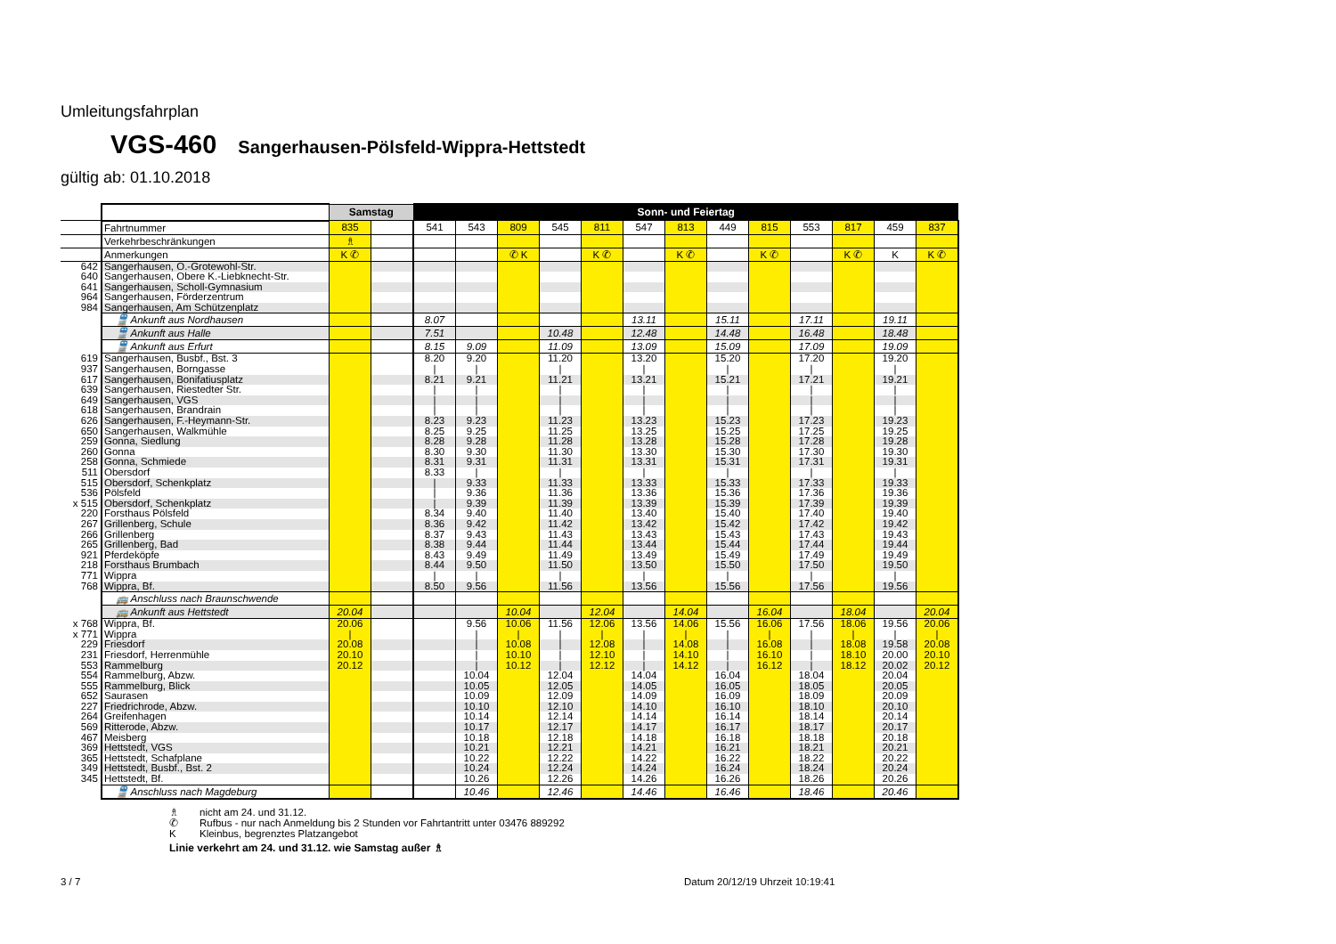Umleitungsfahrplan
VGS-460 Sangerhausen-Pölsfeld-Wippra-Hettstedt
gültig ab: 01.10.2018
| | | Samstag | | Sonn- und Feiertag | | | | | | | | | | | | |
| --- | --- | --- | --- | --- | --- | --- | --- | --- | --- | --- | --- | --- | --- | --- | --- | --- |
| | Fahrtnummer | 835 | | 541 | 543 | 809 | 545 | 811 | 547 | 813 | 449 | 815 | 553 | 817 | 459 | 837 |
| | Verkehrbeschränkungen | ♗ | | | | | | | | | | | | | | |
| | Anmerkungen | K ✆ | | | | ✆ K | | K ✆ | | K ✆ | | K ✆ | | K ✆ | K | K ✆ |
| 642 | Sangerhausen, O.-Grotewohl-Str. | | | | | | | | | | | | | | | |
| 640 | Sangerhausen, Obere K.-Liebknecht-Str. | | | | | | | | | | | | | | | |
| 641 | Sangerhausen, Scholl-Gymnasium | | | | | | | | | | | | | | | |
| 964 | Sangerhausen, Förderzentrum | | | | | | | | | | | | | | | |
| 984 | Sangerhausen, Am Schützenplatz | | | | | | | | | | | | | | | |
| | 🚆 Ankunft aus Nordhausen | | | 8.07 | | | | | 13.11 | | 15.11 | | 17.11 | | 19.11 | |
| | 🚆 Ankunft aus Halle | | | 7.51 | | | 10.48 | | 12.48 | | 14.48 | | 16.48 | | 18.48 | |
| | 🚆 Ankunft aus Erfurt | | | 8.15 | 9.09 | | 11.09 | | 13.09 | | 15.09 | | 17.09 | | 19.09 | |
| 619 | Sangerhausen, Busbf., Bst. 3 | | | 8.20 | 9.20 | | 11.20 | | 13.20 | | 15.20 | | 17.20 | | 19.20 | |
| 937 | Sangerhausen, Borngasse | | | / | / | | / | | / | | / | | / | | / | |
| 617 | Sangerhausen, Bonifatiusplatz | | | 8.21 | 9.21 | | 11.21 | | 13.21 | | 15.21 | | 17.21 | | 19.21 | |
| 639 | Sangerhausen, Riestedter Str. | | | / | / | | / | | / | | / | | / | | / | |
| 649 | Sangerhausen, VGS | | | / | / | | / | | / | | / | | / | | / | |
| 618 | Sangerhausen, Brandrain | | | / | / | | / | | / | | / | | / | | / | |
| 626 | Sangerhausen, F.-Heymann-Str. | | | 8.23 | 9.23 | | 11.23 | | 13.23 | | 15.23 | | 17.23 | | 19.23 | |
| 650 | Sangerhausen, Walkmühle | | | 8.25 | 9.25 | | 11.25 | | 13.25 | | 15.25 | | 17.25 | | 19.25 | |
| 259 | Gonna, Siedlung | | | 8.28 | 9.28 | | 11.28 | | 13.28 | | 15.28 | | 17.28 | | 19.28 | |
| 260 | Gonna | | | 8.30 | 9.30 | | 11.30 | | 13.30 | | 15.30 | | 17.30 | | 19.30 | |
| 258 | Gonna, Schmiede | | | 8.31 | 9.31 | | 11.31 | | 13.31 | | 15.31 | | 17.31 | | 19.31 | |
| 511 | Obersdorf | | | 8.33 | / | | / | | / | | / | | / | | / | |
| 515 | Obersdorf, Schenkplatz | | | / | 9.33 | | 11.33 | | 13.33 | | 15.33 | | 17.33 | | 19.33 | |
| 536 | Pölsfeld | | | / | 9.36 | | 11.36 | | 13.36 | | 15.36 | | 17.36 | | 19.36 | |
| x 515 | Obersdorf, Schenkplatz | | | / | 9.39 | | 11.39 | | 13.39 | | 15.39 | | 17.39 | | 19.39 | |
| 220 | Forsthaus Pölsfeld | | | 8.34 | 9.40 | | 11.40 | | 13.40 | | 15.40 | | 17.40 | | 19.40 | |
| 267 | Grillenberg, Schule | | | 8.36 | 9.42 | | 11.42 | | 13.42 | | 15.42 | | 17.42 | | 19.42 | |
| 266 | Grillenberg | | | 8.37 | 9.43 | | 11.43 | | 13.43 | | 15.43 | | 17.43 | | 19.43 | |
| 265 | Grillenberg, Bad | | | 8.38 | 9.44 | | 11.44 | | 13.44 | | 15.44 | | 17.44 | | 19.44 | |
| 921 | Pferdeköpfe | | | 8.43 | 9.49 | | 11.49 | | 13.49 | | 15.49 | | 17.49 | | 19.49 | |
| 218 | Forsthaus Brumbach | | | 8.44 | 9.50 | | 11.50 | | 13.50 | | 15.50 | | 17.50 | | 19.50 | |
| 771 | Wippra | | | / | / | | / | | / | | / | | / | | / | |
| 768 | Wippra, Bf. | | | 8.50 | 9.56 | | 11.56 | | 13.56 | | 15.56 | | 17.56 | | 19.56 | |
| | 🚌 Anschluss nach Braunschwende | | | | | | | | | | | | | | | |
| | 🚌 Ankunft aus Hettstedt | 20.04 | | | | 10.04 | | 12.04 | | 14.04 | | 16.04 | | 18.04 | | 20.04 |
| x 768 | Wippra, Bf. | 20.06 | | | 9.56 | 10.06 | 11.56 | 12.06 | 13.56 | 14.06 | 15.56 | 16.06 | 17.56 | 18.06 | 19.56 | 20.06 |
| x 771 | Wippra | / | | | / | / | / | / | / | / | / | / | / | / | / | / |
| 229 | Friesdorf | 20.08 | | | / | 10.08 | / | 12.08 | / | 14.08 | / | 16.08 | / | 18.08 | 19.58 | 20.08 |
| 231 | Friesdorf, Herrenmühle | 20.10 | | | / | 10.10 | / | 12.10 | / | 14.10 | / | 16.10 | / | 18.10 | 20.00 | 20.10 |
| 553 | Rammelburg | 20.12 | | | / | 10.12 | / | 12.12 | / | 14.12 | / | 16.12 | / | 18.12 | 20.02 | 20.12 |
| 554 | Rammelburg, Abzw. | | | | 10.04 | | 12.04 | | 14.04 | | 16.04 | | 18.04 | | 20.04 | |
| 555 | Rammelburg, Blick | | | | 10.05 | | 12.05 | | 14.05 | | 16.05 | | 18.05 | | 20.05 | |
| 652 | Saurasen | | | | 10.09 | | 12.09 | | 14.09 | | 16.09 | | 18.09 | | 20.09 | |
| 227 | Friedrichrode, Abzw. | | | | 10.10 | | 12.10 | | 14.10 | | 16.10 | | 18.10 | | 20.10 | |
| 264 | Greifenhagen | | | | 10.14 | | 12.14 | | 14.14 | | 16.14 | | 18.14 | | 20.14 | |
| 569 | Ritterode, Abzw. | | | | 10.17 | | 12.17 | | 14.17 | | 16.17 | | 18.17 | | 20.17 | |
| 467 | Meisberg | | | | 10.18 | | 12.18 | | 14.18 | | 16.18 | | 18.18 | | 20.18 | |
| 369 | Hettstedt, VGS | | | | 10.21 | | 12.21 | | 14.21 | | 16.21 | | 18.21 | | 20.21 | |
| 365 | Hettstedt, Schafplane | | | | 10.22 | | 12.22 | | 14.22 | | 16.22 | | 18.22 | | 20.22 | |
| 349 | Hettstedt, Busbf., Bst. 2 | | | | 10.24 | | 12.24 | | 14.24 | | 16.24 | | 18.24 | | 20.24 | |
| 345 | Hettstedt, Bf. | | | | 10.26 | | 12.26 | | 14.26 | | 16.26 | | 18.26 | | 20.26 | |
| | 🚆 Anschluss nach Magdeburg | | | | 10.46 | | 12.46 | | 14.46 | | 16.46 | | 18.46 | | 20.46 | |
♗ nicht am 24. und 31.12.
✆ Rufbus - nur nach Anmeldung bis 2 Stunden vor Fahrtantritt unter 03476 889292
K Kleinbus, begrenztes Platzangebot
Linie verkehrt am 24. und 31.12. wie Samstag außer ♗
3 / 7 Datum 20/12/19 Uhrzeit 10:19:41